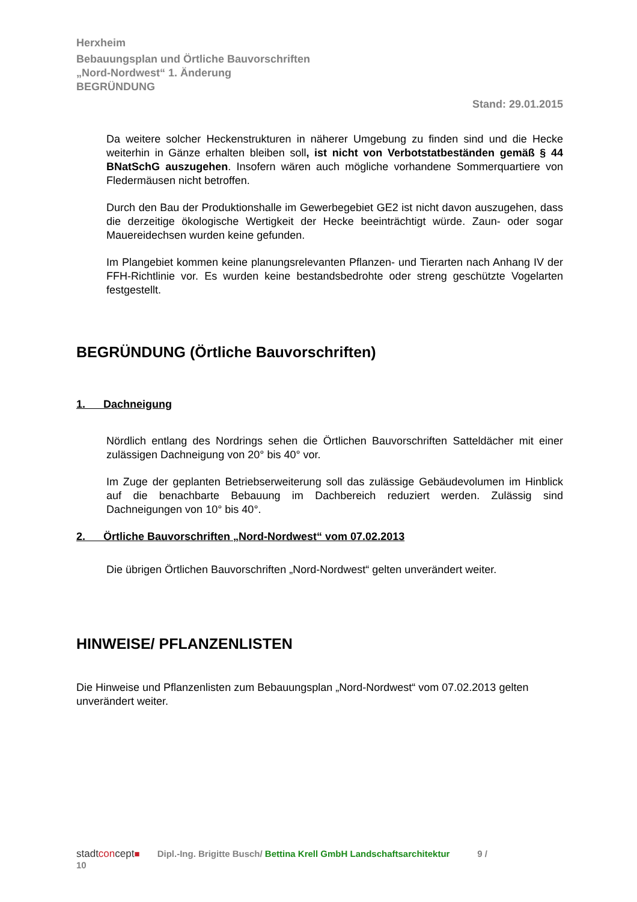Herxheim
Bebauungsplan und Örtliche Bauvorschriften
„Nord-Nordwest“ 1. Änderung
BEGRÜNDUNG
Stand: 29.01.2015
Da weitere solcher Heckenstrukturen in näherer Umgebung zu finden sind und die Hecke weiterhin in Gänze erhalten bleiben soll, ist nicht von Verbotstatbeständen gemäß § 44 BNatSchG auszugehen. Insofern wären auch mögliche vorhandene Sommerquartiere von Fledermäusen nicht betroffen.
Durch den Bau der Produktionshalle im Gewerbegebiet GE2 ist nicht davon auszugehen, dass die derzeitige ökologische Wertigkeit der Hecke beeinträchtigt würde. Zaun- oder sogar Mauereidechsen wurden keine gefunden.
Im Plangebiet kommen keine planungsrelevanten Pflanzen- und Tierarten nach Anhang IV der FFH-Richtlinie vor. Es wurden keine bestandsbedrohte oder streng geschützte Vogelarten festgestellt.
BEGRÜNDUNG (Örtliche Bauvorschriften)
1. Dachneigung
Nördlich entlang des Nordrings sehen die Örtlichen Bauvorschriften Satteldächer mit einer zulässigen Dachneigung von 20° bis 40° vor.
Im Zuge der geplanten Betriebserweiterung soll das zulässige Gebäudevolumen im Hinblick auf die benachbarte Bebauung im Dachbereich reduziert werden. Zulässig sind Dachneigungen von 10° bis 40°.
2. Örtliche Bauvorschriften „Nord-Nordwest“ vom 07.02.2013
Die übrigen Örtlichen Bauvorschriften „Nord-Nordwest“ gelten unverändert weiter.
HINWEISE/ PFLANZENLISTEN
Die Hinweise und Pflanzenlisten zum Bebauungsplan „Nord-Nordwest“ vom 07.02.2013 gelten unverändert weiter.
stadtconcept■ Dipl.-Ing. Brigitte Busch/ Bettina Krell GmbH Landschaftsarchitektur 9 /
10